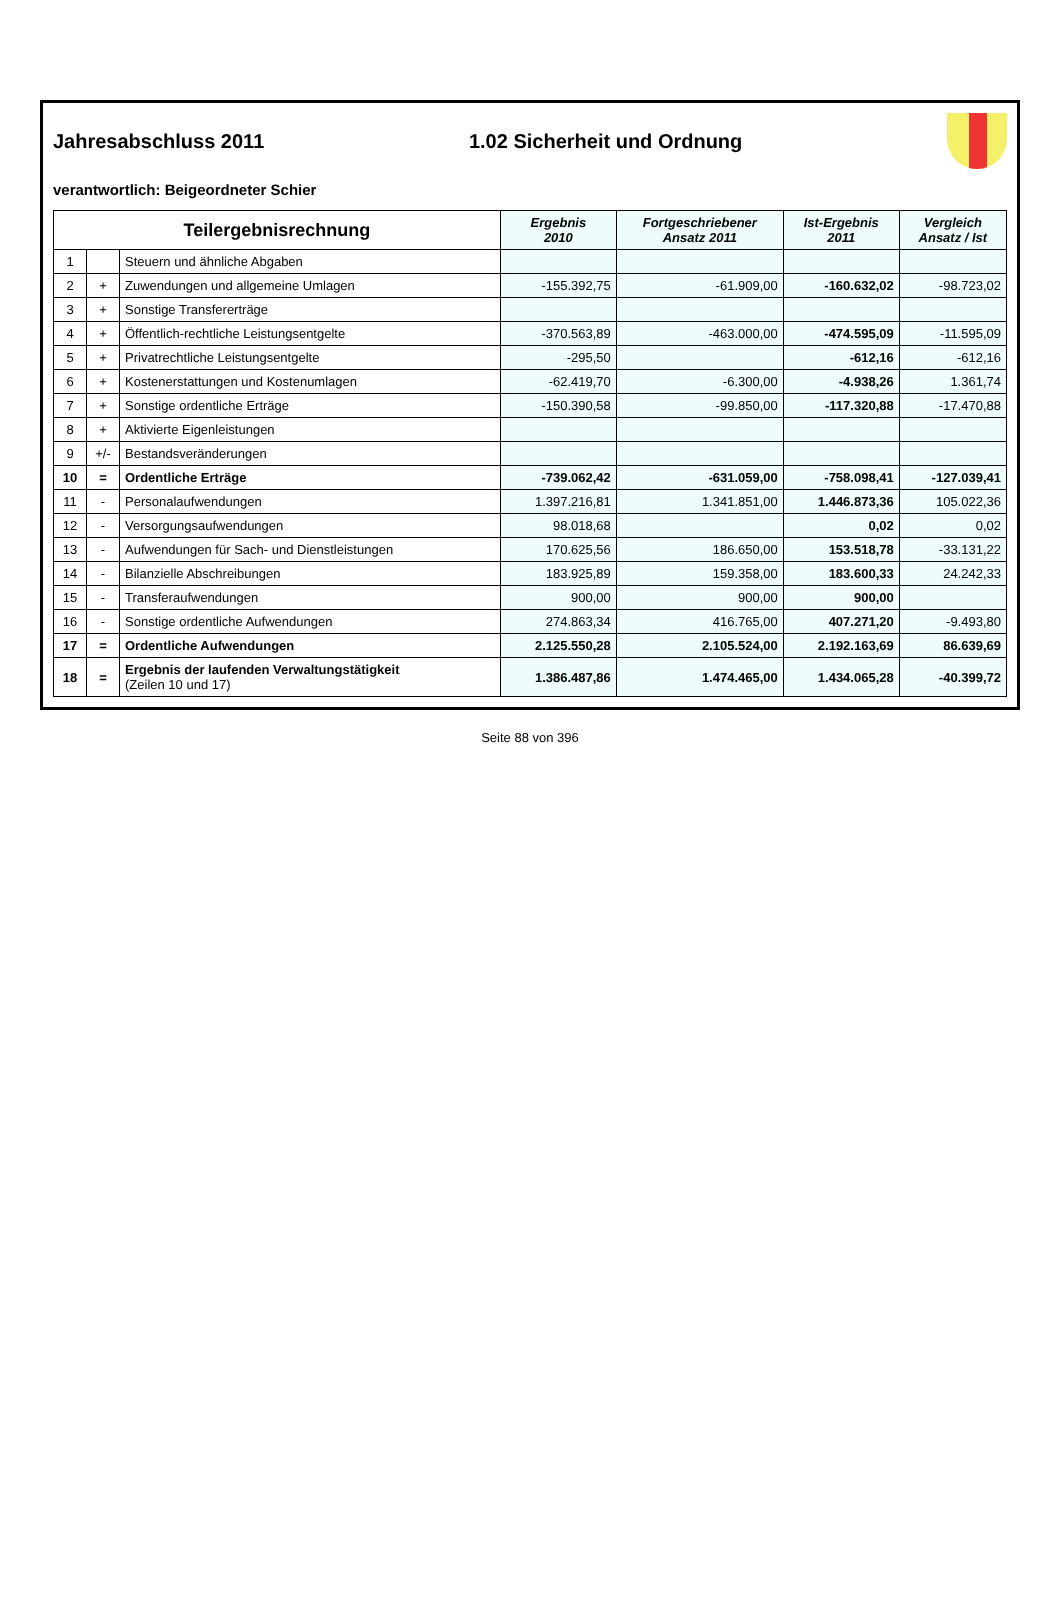Jahresabschluss 2011 1.02 Sicherheit und Ordnung
verantwortlich: Beigeordneter Schier
| Teilergebnisrechnung | | | Ergebnis 2010 | Fortgeschriebener Ansatz 2011 | Ist-Ergebnis 2011 | Vergleich Ansatz / Ist |
| --- | --- | --- | --- | --- | --- | --- |
| 1 | | Steuern und ähnliche Abgaben | | | | |
| 2 | + | Zuwendungen und allgemeine Umlagen | -155.392,75 | -61.909,00 | -160.632,02 | -98.723,02 |
| 3 | + | Sonstige Transfererträge | | | | |
| 4 | + | Öffentlich-rechtliche Leistungsentgelte | -370.563,89 | -463.000,00 | -474.595,09 | -11.595,09 |
| 5 | + | Privatrechtliche Leistungsentgelte | -295,50 | | -612,16 | -612,16 |
| 6 | + | Kostenerstattungen und Kostenumlagen | -62.419,70 | -6.300,00 | -4.938,26 | 1.361,74 |
| 7 | + | Sonstige ordentliche Erträge | -150.390,58 | -99.850,00 | -117.320,88 | -17.470,88 |
| 8 | + | Aktivierte Eigenleistungen | | | | |
| 9 | +/- | Bestandsveränderungen | | | | |
| 10 | = | Ordentliche Erträge | -739.062,42 | -631.059,00 | -758.098,41 | -127.039,41 |
| 11 | - | Personalaufwendungen | 1.397.216,81 | 1.341.851,00 | 1.446.873,36 | 105.022,36 |
| 12 | - | Versorgungsaufwendungen | 98.018,68 | | 0,02 | 0,02 |
| 13 | - | Aufwendungen für Sach- und Dienstleistungen | 170.625,56 | 186.650,00 | 153.518,78 | -33.131,22 |
| 14 | - | Bilanzielle Abschreibungen | 183.925,89 | 159.358,00 | 183.600,33 | 24.242,33 |
| 15 | - | Transferaufwendungen | 900,00 | 900,00 | 900,00 | |
| 16 | - | Sonstige ordentliche Aufwendungen | 274.863,34 | 416.765,00 | 407.271,20 | -9.493,80 |
| 17 | = | Ordentliche Aufwendungen | 2.125.550,28 | 2.105.524,00 | 2.192.163,69 | 86.639,69 |
| 18 | = | Ergebnis der laufenden Verwaltungstätigkeit (Zeilen 10 und 17) | 1.386.487,86 | 1.474.465,00 | 1.434.065,28 | -40.399,72 |
Seite 88 von 396